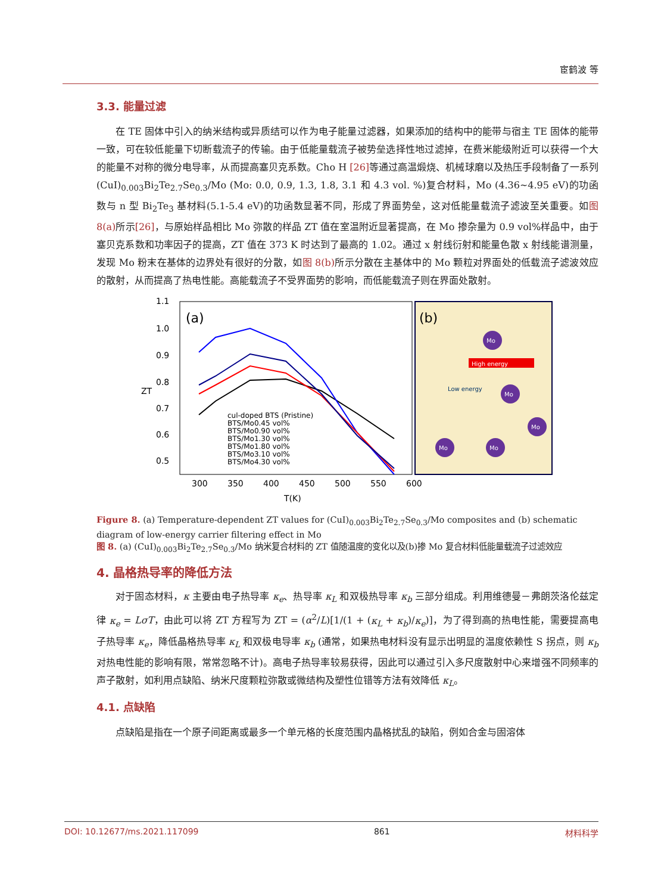宦鹤波 等
3.3. 能量过滤
在 TE 固体中引入的纳米结构或异质结可以作为电子能量过滤器，如果添加的结构中的能带与宿主 TE 固体的能带一致，可在较低能量下切断载流子的传输。由于低能量载流子被势垒选择性地过滤掉，在费米能级附近可以获得一个大的能量不对称的微分电导率，从而提高塞贝克系数。Cho H [26] 等通过高温煅烧、机械球磨以及热压手段制备了一系列(CuI)<sub>0.003</sub>Bi<sub>2</sub>Te<sub>2.7</sub>Se<sub>0.3</sub>/Mo (Mo: 0.0, 0.9, 1.3, 1.8, 3.1 和 4.3 vol. %)复合材料，Mo (4.36~4.95 eV)的功函数与 n 型 Bi<sub>2</sub>Te<sub>3</sub> 基材料(5.1-5.4 eV)的功函数显著不同，形成了界面势垒，这对低能量载流子滤波至关重要。如图 8(a) 所示[26]，与原始样品相比 Mo 弥散的样品 ZT 值在室温附近显著提高，在 Mo 掺杂量为 0.9 vol%样品中，由于塞贝克系数和功率因子的提高，ZT 值在 373 K 时达到了最高的 1.02。通过 x 射线衍射和能量色散 x 射线能谱测量，发现 Mo 粉末在基体的边界处有很好的分散，如图 8(b) 所示分散在主基体中的 Mo 颗粒对界面处的低载流子滤波效应的散射，从而提高了热电性能。高能载流子不受界面势的影响，而低能载流子则在界面处散射。
(a)
1.1
1.0
0.9
0.8
0.7
0.6
0.5
300
350
400
450
500
550
600
T(K)
ZT
cul-doped BTS (Pristine)
BTS/Mo0.45 vol%
BTS/Mo0.90 vol%
BTS/Mo1.30 vol%
BTS/Mo1.80 vol%
BTS/Mo3.10 vol%
BTS/Mo4.30 vol%
(b)
High energy
Low energy
Mo
Mo
Mo
Mo
Mo
Figure 8. (a) Temperature-dependent ZT values for (CuI)<sub>0.003</sub>Bi<sub>2</sub>Te<sub>2.7</sub>Se<sub>0.3</sub>/Mo composites and (b) schematic diagram of low-energy carrier filtering effect in Mo
图 8. (a) (CuI)<sub>0.003</sub>Bi<sub>2</sub>Te<sub>2.7</sub>Se<sub>0.3</sub>/Mo 纳米复合材料的 ZT 值随温度的变化以及(b)掺 Mo 复合材料低能量载流子过滤效应
4. 晶格热导率的降低方法
对于固态材料，κ 主要由电子热导率 κ<sub>e</sub>、热导率 κ<sub>L</sub> 和双极热导率 κ<sub>b</sub> 三部分组成。利用维德曼－弗朗茨洛伦兹定律 κ<sub>e</sub> = LσT，由此可以将 ZT 方程写为 ZT = (α<sup>2</sup>/L)[1/(1 + (κ<sub>L</sub> + κ<sub>b</sub>)/κ<sub>e</sub>)]，为了得到高的热电性能，需要提高电子热导率 κ<sub>e</sub>，降低晶格热导率 κ<sub>L</sub> 和双极电导率 κ<sub>b</sub> (通常，如果热电材料没有显示出明显的温度依赖性 S 拐点，则 κ<sub>b</sub> 对热电性能的影响有限，常常忽略不计)。高电子热导率较易获得，因此可以通过引入多尺度散射中心来增强不同频率的声子散射，如利用点缺陷、纳米尺度颗粒弥散或微结构及塑性位错等方法有效降低 κ<sub>L</sub>。
4.1. 点缺陷
点缺陷是指在一个原子间距离或最多一个单元格的长度范围内晶格扰乱的缺陷，例如合金与固溶体
DOI: 10.12677/ms.2021.117099 861 材料科学